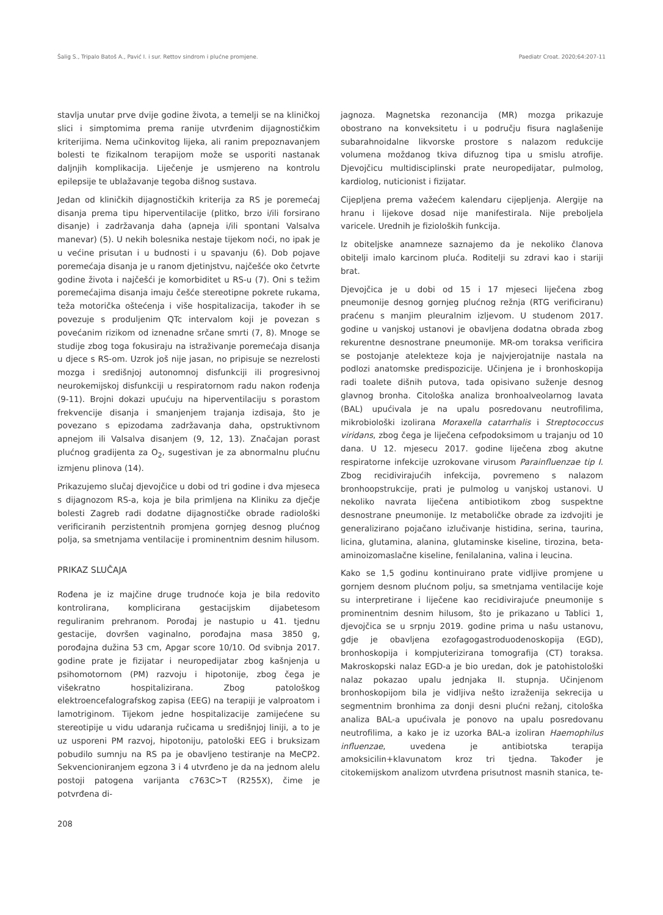Šalig S., Tripalo Batoš A., Pavić I. i sur. Rettov sindrom i plućne promjene. Paediatr Croat. 2020;64:207-11
stavlja unutar prve dvije godine života, a temelji se na kliničkoj slici i simptomima prema ranije utvrđenim dijagnostičkim kriterijima. Nema učinkovitog lijeka, ali ranim prepoznavanjem bolesti te fizikalnom terapijom može se usporiti nastanak daljnjih komplikacija. Liječenje je usmjereno na kontrolu epilepsije te ublažavanje tegoba dišnog sustava.
Jedan od kliničkih dijagnostičkih kriterija za RS je poremećaj disanja prema tipu hiperventilacije (plitko, brzo i/ili forsirano disanje) i zadržavanja daha (apneja i/ili spontani Valsalva manevar) (5). U nekih bolesnika nestaje tijekom noći, no ipak je u većine prisutan i u budnosti i u spavanju (6). Dob pojave poremećaja disanja je u ranom djetinjstvu, najčešće oko četvrte godine života i najčešći je komorbiditet u RS-u (7). Oni s težim poremećajima disanja imaju češće stereotipne pokrete rukama, teža motorička oštećenja i više hospitalizacija, također ih se povezuje s produljenim QTc intervalom koji je povezan s povećanim rizikom od iznenadne srčane smrti (7, 8). Mnoge se studije zbog toga fokusiraju na istraživanje poremećaja disanja u djece s RS-om. Uzrok još nije jasan, no pripisuje se nezrelosti mozga i središnjoj autonomnoj disfunkciji ili progresivnoj neurokemijskoj disfunkciji u respiratornom radu nakon rođenja (9-11). Brojni dokazi upućuju na hiperventilaciju s porastom frekvencije disanja i smanjenjem trajanja izdisaja, što je povezano s epizodama zadržavanja daha, opstruktivnom apnejom ili Valsalva disanjem (9, 12, 13). Značajan porast plućnog gradijenta za O<sub>2</sub>, sugestivan je za abnormalnu plućnu izmjenu plinova (14).
Prikazujemo slučaj djevojčice u dobi od tri godine i dva mjeseca s dijagnozom RS-a, koja je bila primljena na Kliniku za dječje bolesti Zagreb radi dodatne dijagnostičke obrade radiološki verificiranih perzistentnih promjena gornjeg desnog plućnog polja, sa smetnjama ventilacije i prominentnim desnim hilusom.
PRIKAZ SLUČAJA
Rođena je iz majčine druge trudnoće koja je bila redovito kontrolirana, komplicirana gestacijskim dijabetesom reguliranim prehranom. Porođaj je nastupio u 41. tjednu gestacije, dovršen vaginalno, porođajna masa 3850 g, porođajna dužina 53 cm, Apgar score 10/10. Od svibnja 2017. godine prate je fizijatar i neuropedijatar zbog kašnjenja u psihomotornom (PM) razvoju i hipotonije, zbog čega je višekratno hospitalizirana. Zbog patološkog elektroencefalografskog zapisa (EEG) na terapiji je valproatom i lamotriginom. Tijekom jedne hospitalizacije zamijećene su stereotipije u vidu udaranja ručicama u središnjoj liniji, a to je uz usporeni PM razvoj, hipotoniju, patološki EEG i bruksizam pobudilo sumnju na RS pa je obavljeno testiranje na MeCP2. Sekvencioniranjem egzona 3 i 4 utvrđeno je da na jednom alelu postoji patogena varijanta c763C>T (R255X), čime je potvrđena di-
jagnoza. Magnetska rezonancija (MR) mozga prikazuje obostrano na konveksitetu i u području fisura naglašenije subarahnoidalne likvorske prostore s nalazom redukcije volumena moždanog tkiva difuznog tipa u smislu atrofije. Djevojčicu multidisciplinski prate neuropedijatar, pulmolog, kardiolog, nuticionist i fizijatar.
Cijepljena prema važećem kalendaru cijepljenja. Alergije na hranu i lijekove dosad nije manifestirala. Nije preboljela varicele. Urednih je fizioloških funkcija.
Iz obiteljske anamneze saznajemo da je nekoliko članova obitelji imalo karcinom pluća. Roditelji su zdravi kao i stariji brat.
Djevojčica je u dobi od 15 i 17 mjeseci liječena zbog pneumonije desnog gornjeg plućnog režnja (RTG verificiranu) praćenu s manjim pleuralnim izljevom. U studenom 2017. godine u vanjskoj ustanovi je obavljena dodatna obrada zbog rekurentne desnostrane pneumonije. MR-om toraksa verificira se postojanje atelekteze koja je najvjerojatnije nastala na podlozi anatomske predispozicije. Učinjena je i bronhoskopija radi toalete dišnih putova, tada opisivano suženje desnog glavnog bronha. Citološka analiza bronhoalveolarnog lavata (BAL) upućivala je na upalu posredovanu neutrofilima, mikrobiološki izolirana Moraxella catarrhalis i Streptococcus viridans, zbog čega je liječena cefpodoksimom u trajanju od 10 dana. U 12. mjesecu 2017. godine liječena zbog akutne respiratorne infekcije uzrokovane virusom Parainfluenzae tip I. Zbog recidivirajućih infekcija, povremeno s nalazom bronhoopstrukcije, prati je pulmolog u vanjskoj ustanovi. U nekoliko navrata liječena antibiotikom zbog suspektne desnostrane pneumonije. Iz metaboličke obrade za izdvojiti je generalizirano pojačano izlučivanje histidina, serina, taurina, licina, glutamina, alanina, glutaminske kiseline, tirozina, beta- aminoizomaslačne kiseline, fenilalanina, valina i leucina.
Kako se 1,5 godinu kontinuirano prate vidljive promjene u gornjem desnom plućnom polju, sa smetnjama ventilacije koje su interpretirane i liječene kao recidivirajuće pneumonije s prominentnim desnim hilusom, što je prikazano u Tablici 1, djevojčica se u srpnju 2019. godine prima u našu ustanovu, gdje je obavljena ezofagogastroduodenoskopija (EGD), bronhoskopija i kompjuterizirana tomografija (CT) toraksa. Makroskopski nalaz EGD-a je bio uredan, dok je patohistološki nalaz pokazao upalu jednjaka II. stupnja. Učinjenom bronhoskopijom bila je vidljiva nešto izraženija sekrecija u segmentnim bronhima za donji desni plućni režanj, citološka analiza BAL-a upućivala je ponovo na upalu posredovanu neutrofilima, a kako je iz uzorka BAL-a izoliran Haemophilus influenzae, uvedena je antibiotska terapija amoksicilin+klavunatom kroz tri tjedna. Također je citokemijskom analizom utvrđena prisutnost masnih stanica, te-
208